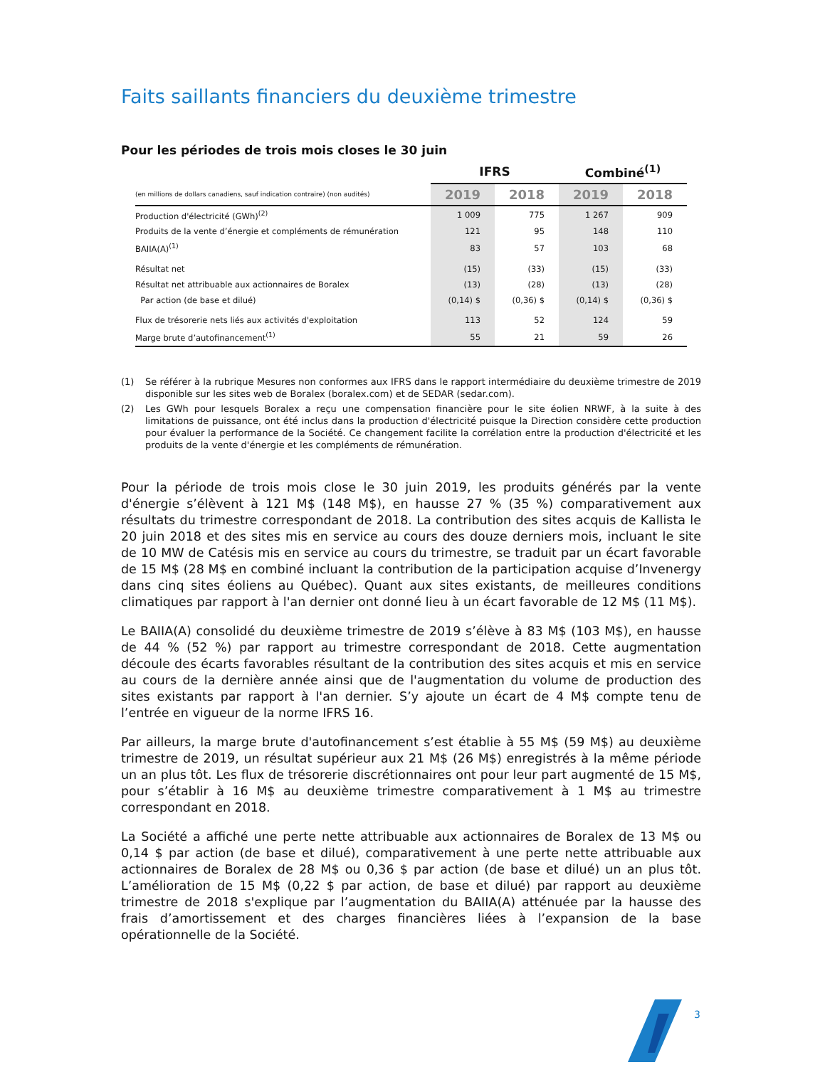Faits saillants financiers du deuxième trimestre
Pour les périodes de trois mois closes le 30 juin
| | IFRS | | Combiné<sup>(1)</sup> | |
| (en millions de dollars canadiens, sauf indication contraire) (non audités) | 2019 | 2018 | 2019 | 2018 |
| Production d'électricité (GWh)<sup>(2)</sup> | 1 009 | 775 | 1 267 | 909 |
| Produits de la vente d’énergie et compléments de rémunération | 121 | 95 | 148 | 110 |
| BAIIA(A)<sup>(1)</sup> | 83 | 57 | 103 | 68 |
| Résultat net | (15) | (33) | (15) | (33) |
| Résultat net attribuable aux actionnaires de Boralex | (13) | (28) | (13) | (28) |
| Par action (de base et dilué) | (0,14) $ | (0,36) $ | (0,14) $ | (0,36) $ |
| Flux de trésorerie nets liés aux activités d'exploitation | 113 | 52 | 124 | 59 |
| Marge brute d’autofinancement<sup>(1)</sup> | 55 | 21 | 59 | 26 |
(1) Se référer à la rubrique Mesures non conformes aux IFRS dans le rapport intermédiaire du deuxième trimestre de 2019 disponible sur les sites web de Boralex (boralex.com) et de SEDAR (sedar.com).
(2) Les GWh pour lesquels Boralex a reçu une compensation financière pour le site éolien NRWF, à la suite à des limitations de puissance, ont été inclus dans la production d'électricité puisque la Direction considère cette production pour évaluer la performance de la Société. Ce changement facilite la corrélation entre la production d'électricité et les produits de la vente d'énergie et les compléments de rémunération.
Pour la période de trois mois close le 30 juin 2019, les produits générés par la vente d'énergie s’élèvent à 121 M$ (148 M$), en hausse 27 % (35 %) comparativement aux résultats du trimestre correspondant de 2018. La contribution des sites acquis de Kallista le 20 juin 2018 et des sites mis en service au cours des douze derniers mois, incluant le site de 10 MW de Catésis mis en service au cours du trimestre, se traduit par un écart favorable de 15 M$ (28 M$ en combiné incluant la contribution de la participation acquise d’Invenergy dans cinq sites éoliens au Québec). Quant aux sites existants, de meilleures conditions climatiques par rapport à l'an dernier ont donné lieu à un écart favorable de 12 M$ (11 M$).
Le BAIIA(A) consolidé du deuxième trimestre de 2019 s’élève à 83 M$ (103 M$), en hausse de 44 % (52 %) par rapport au trimestre correspondant de 2018. Cette augmentation découle des écarts favorables résultant de la contribution des sites acquis et mis en service au cours de la dernière année ainsi que de l'augmentation du volume de production des sites existants par rapport à l'an dernier. S’y ajoute un écart de 4 M$ compte tenu de l’entrée en vigueur de la norme IFRS 16.
Par ailleurs, la marge brute d'autofinancement s’est établie à 55 M$ (59 M$) au deuxième trimestre de 2019, un résultat supérieur aux 21 M$ (26 M$) enregistrés à la même période un an plus tôt. Les flux de trésorerie discrétionnaires ont pour leur part augmenté de 15 M$, pour s’établir à 16 M$ au deuxième trimestre comparativement à 1 M$ au trimestre correspondant en 2018.
La Société a affiché une perte nette attribuable aux actionnaires de Boralex de 13 M$ ou 0,14 $ par action (de base et dilué), comparativement à une perte nette attribuable aux actionnaires de Boralex de 28 M$ ou 0,36 $ par action (de base et dilué) un an plus tôt. L’amélioration de 15 M$ (0,22 $ par action, de base et dilué) par rapport au deuxième trimestre de 2018 s'explique par l’augmentation du BAIIA(A) atténuée par la hausse des frais d’amortissement et des charges financières liées à l’expansion de la base opérationnelle de la Société.
3